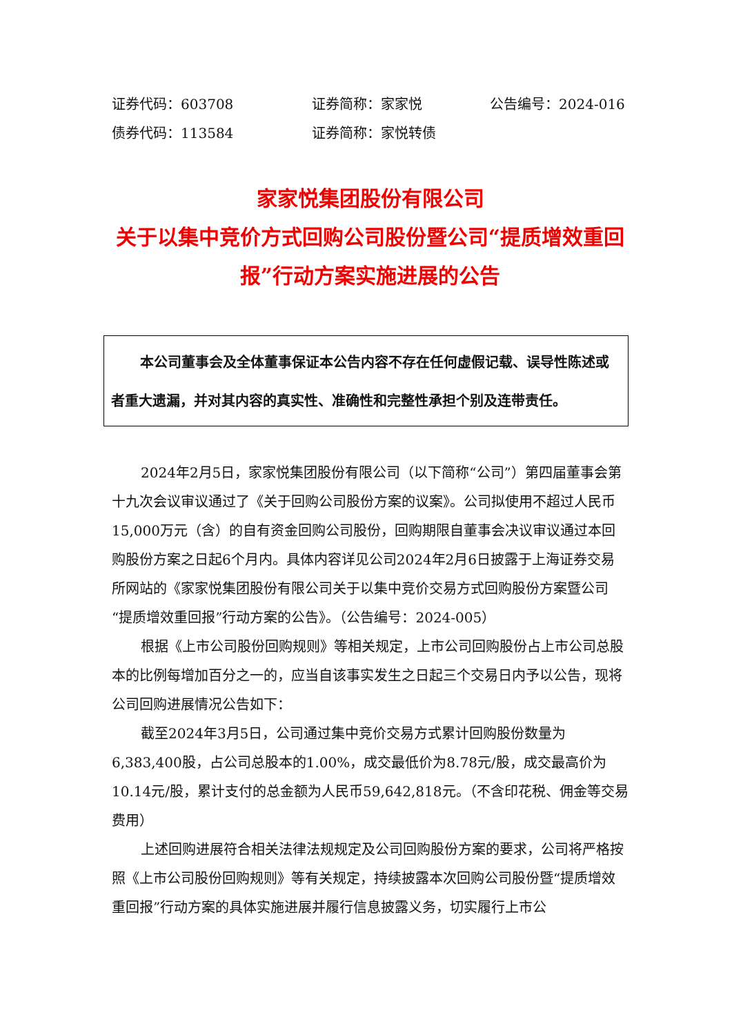证券代码：603708 证券简称：家家悦 公告编号：2024-016
债券代码：113584 证券简称：家悦转债
家家悦集团股份有限公司
关于以集中竞价方式回购公司股份暨公司“提质增效重回报”行动方案实施进展的公告
本公司董事会及全体董事保证本公告内容不存在任何虚假记载、误导性陈述或者重大遗漏，并对其内容的真实性、准确性和完整性承担个别及连带责任。
2024年2月5日，家家悦集团股份有限公司（以下简称“公司”）第四届董事会第十九次会议审议通过了《关于回购公司股份方案的议案》。公司拟使用不超过人民币15,000万元（含）的自有资金回购公司股份，回购期限自董事会决议审议通过本回购股份方案之日起6个月内。具体内容详见公司2024年2月6日披露于上海证券交易所网站的《家家悦集团股份有限公司关于以集中竞价交易方式回购股份方案暨公司“提质增效重回报”行动方案的公告》。（公告编号：2024-005）
根据《上市公司股份回购规则》等相关规定，上市公司回购股份占上市公司总股本的比例每增加百分之一的，应当自该事实发生之日起三个交易日内予以公告，现将公司回购进展情况公告如下：
截至2024年3月5日，公司通过集中竞价交易方式累计回购股份数量为6,383,400股，占公司总股本的1.00%，成交最低价为8.78元/股，成交最高价为10.14元/股，累计支付的总金额为人民币59,642,818元。（不含印花税、佣金等交易费用）
上述回购进展符合相关法律法规规定及公司回购股份方案的要求，公司将严格按照《上市公司股份回购规则》等有关规定，持续披露本次回购公司股份暨“提质增效重回报”行动方案的具体实施进展并履行信息披露义务，切实履行上市公